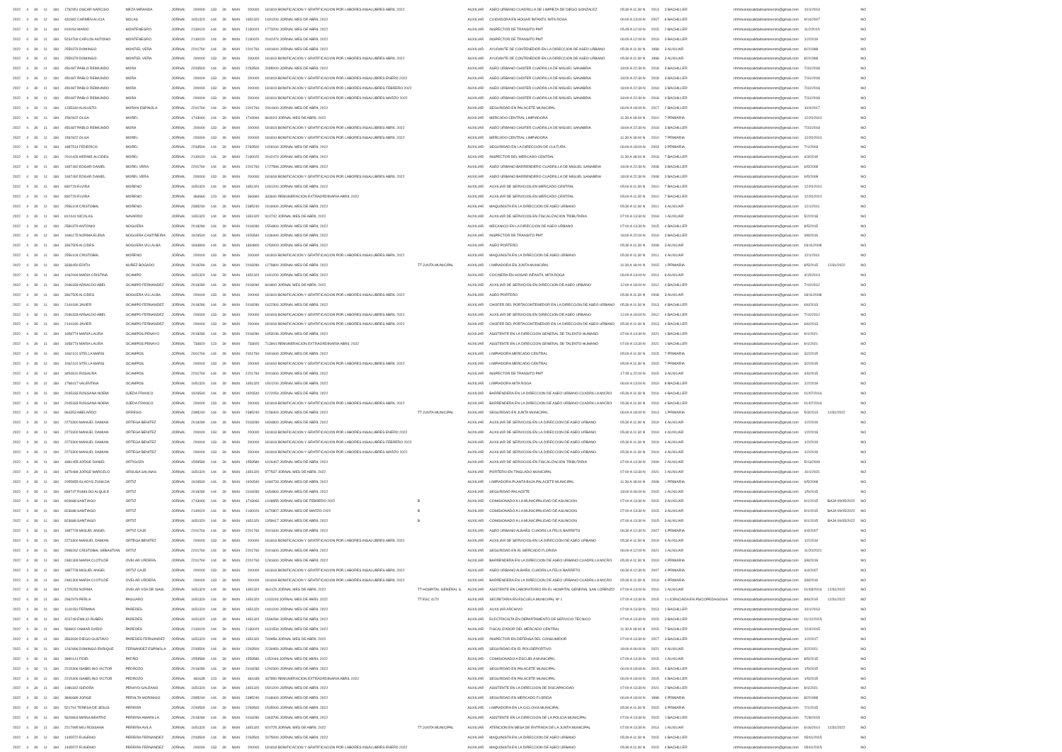| 2022 | 4 | 30 | 11 | 184 | 1792951 OSCAR NARCISO | MEZA MIRANDA | JORNAL | 200000 | 133 | 30 | MUN | 200000 | 181819 BONIFICACION Y GRATIFICACION POR LABORES INSALUBRES ABRIL 2022 | | AUXILIAR | ASEO URBANO CUADRILLA DE LIMPIEZA DE DIEGO GONZALEZ | 05:30 A 11:30 N | 2013 | 3 BACHILLER | rrhhmunicipalidadsanlorenzo@gmail.com | 10/1/2013 | | NO |
| 2022 | 4 | 30 | 11 | 184 | 431982 CARMEN ALICIA | MOLAS | JORNAL | 1651320 | 144 | 30 | MUN | 1651320 | 1491200 JORNAL MES DE ABRIL 2022 | | AUXILIAR | CUIDADORA EN HOGAR INFANTIL MITA ROGA | 06:00 A 13:00 N | 2007 | 8 BACHILLER | rrhhmunicipalidadsanlorenzo@gmail.com | 9/14/2007 | | NO |
| 2022 | 4 | 30 | 11 | 184 | 910054 MARIO | MONTENEGRO | JORNAL | 2130020 | 144 | 30 | MUN | 2130020 | 1773200 JORNAL MES DE ABRIL 2022 | | AUXILIAR | INSPECTOR DE TRANSITO PMT | 05:45 A 12:00 N | 2015 | 2 BACHILLER | rrhhmunicipalidadsanlorenzo@gmail.com | 11/2/2015 | | NO |
| 2022 | 4 | 30 | 11 | 184 | 5234769 CARLOS ANTONIO | MONTENEGRO | JORNAL | 2130020 | 144 | 30 | MUN | 2130020 | 2042474 JORNAL MES DE ABRIL 2022 | | AUXILIAR | INSPECTOR DE TRANSITO PMT | 06:00 A 12:00 N | 2019 | 3 BACHILLER | rrhhmunicipalidadsanlorenzo@gmail.com | 1/2/2019 | | NO |
| 2022 | 4 | 30 | 11 | 184 | 2559379 DOMINGO | MONTIEL VERA | JORNAL | 2201760 | 144 | 30 | MUN | 2201760 | 1991600 JORNAL MES DE ABRIL 2022 | | AUXILIAR | AYUDANTE DE CONTENEDOR EN LA DIRECCION DE ASEO URBANO | 05:30 A 11:30 N | 1998 | 3 AUXILIAR | rrhhmunicipalidadsanlorenzo@gmail.com | 8/2/1998 | | NO |
| 2022 | 4 | 30 | 11 | 184 | 2559379 DOMINGO | MONTIEL VERA | JORNAL | 200000 | 133 | 30 | MUN | 200000 | 181819 BONIFICACION Y GRATIFICACION POR LABORES INSALUBRES ABRIL 2022 | | AUXILIAR | AYUDANTE DE CONTENEDOR EN LA DIRECCION DE ASEO URBANO | 05:30 A 11:30 N | 1998 | 3 AUXILIAR | rrhhmunicipalidadsanlorenzo@gmail.com | 8/2/1998 | | NO |
| 2022 | 4 | 30 | 11 | 184 | 450487 PABLO REIMUNDO | MORA | JORNAL | 2293500 | 144 | 30 | MUN | 2293500 | 2085000 JORNAL MES DE ABRIL 2022 | | AUXILIAR | ASEO URBANO CHOFER CUADRILLA DE MIGUEL SANABRIA | 18:00 A 22:30 N | 2018 | 3 BACHILLER | rrhhmunicipalidadsanlorenzo@gmail.com | 7/31/2018 | | NO |
| 2022 | 4 | 30 | 11 | 184 | 450487 PABLO REIMUNDO | MORA | JORNAL | 200000 | 133 | 30 | MUN | 200000 | 181819 BONIFICACION Y GRATIFICACION POR LABORES INSALUBRES ENERO 2022 | | AUXILIAR | ASEO URBANO CHOFER CUADRILLA DE MIGUEL SANABRIA | 18:00 A 22:30 N | 2018 | 3 BACHILLER | rrhhmunicipalidadsanlorenzo@gmail.com | 7/31/2018 | | NO |
| 2022 | 4 | 30 | 11 | 184 | 450487 PABLO REIMUNDO | MORA | JORNAL | 200000 | 133 | 30 | MUN | 200000 | 181819 BONIFICACION Y GRATIFICACION POR LABORES INSALUBRES FEBRERO 2022 | | AUXILIAR | ASEO URBANO CHOFER CUADRILLA DE MIGUEL SANABRIA | 18:00 A 22:30 N | 2018 | 3 BACHILLER | rrhhmunicipalidadsanlorenzo@gmail.com | 7/31/2018 | | NO |
| 2022 | 4 | 30 | 11 | 184 | 450487 PABLO REIMUNDO | MORA | JORNAL | 200000 | 133 | 30 | MUN | 200000 | 181819 BONIFICACION Y GRATIFICACION POR LABORES INSALUBRES MARZO 2022 | | AUXILIAR | ASEO URBANO CHOFER CUADRILLA DE MIGUEL SANABRIA | 18:00 A 22:30 N | 2018 | 3 BACHILLER | rrhhmunicipalidadsanlorenzo@gmail.com | 7/31/2018 | | NO |
| 2022 | 4 | 30 | 11 | 184 | 1235340 AUGUSTO | MORAN ESPINOLA | JORNAL | 2201760 | 144 | 30 | MUN | 2201760 | 2001600 JORNAL MES DE ABRIL 2022 | | AUXILIAR | SEGURIDAD EN PALACETE MUNICIPAL | 06:00 A 18:00 N | 2017 | 2 BACHILLER | rrhhmunicipalidadsanlorenzo@gmail.com | 10/4/2017 | | NO |
| 2022 | 4 | 30 | 11 | 184 | 1592822 OLGA | MOREL | JORNAL | 1743060 | 144 | 30 | MUN | 1743060 | 863023 JORNAL MES DE ABRIL 2022 | | AUXILIAR | MERCADO CENTRAL LIMPIADORA | 11:30 A 18:00 N | 2010 | 7 PRIMARIA | rrhhmunicipalidadsanlorenzo@gmail.com | 12/20/2010 | | NO |
| 2022 | 4 | 30 | 11 | 184 | 450487 PABLO REIMUNDO | MORA | JORNAL | 200000 | 133 | 30 | MUN | 200000 | 181819 BONIFICACION Y GRATIFICACION POR LABORES INSALUBRES ABRIL 2022 | | AUXILIAR | ASEO URBANO CHOFER CUADRILLA DE MIGUEL SANABRIA | 18:00 A 22:30 N | 2018 | 3 BACHILLER | rrhhmunicipalidadsanlorenzo@gmail.com | 7/31/2018 | | NO |
| 2022 | 4 | 30 | 11 | 184 | 1592822 OLGA | MOREL | JORNAL | 200000 | 133 | 30 | MUN | 200000 | 181819 BONIFICACION Y GRATIFICACION POR LABORES INSALUBRES ABRIL 2022 | | AUXILIAR | MERCADO CENTRAL LIMPIADORA | 11:30 A 18:00 N | 2010 | 7 PRIMARIA | rrhhmunicipalidadsanlorenzo@gmail.com | 12/20/2010 | | NO |
| 2022 | 4 | 30 | 11 | 184 | 1887514 FEDERICO | MOREL | JORNAL | 2293500 | 144 | 30 | MUN | 2293500 | 1409160 JORNAL MES DE ABRIL 2022 | | AUXILIAR | SEGURIDAD EN LA DIRECCION DE CULTURA | 06:00 A 18:00 N | 2003 | 3 PRIMARIA | rrhhmunicipalidadsanlorenzo@gmail.com | 7/1/2003 | | NO |
| 2022 | 4 | 30 | 11 | 184 | 2010426 HERNIE ALCIDES | MOREL | JORNAL | 2130020 | 144 | 30 | MUN | 2130020 | 2042474 JORNAL MES DE ABRIL 2022 | | AUXILIAR | INSPECTOR DEL MERCADO CENTRAL | 11:30 A 18:00 N | 2019 | 7 BACHILLER | rrhhmunicipalidadsanlorenzo@gmail.com | 4/3/2019 | | NO |
| 2022 | 4 | 30 | 11 | 184 | 1697492 EDGAR DANIEL | MOREL VERA | JORNAL | 2201760 | 144 | 30 | MUN | 2201760 | 1727596 JORNAL MES DE ABRIL 2022 | | AUXILIAR | ASEO URBANO BARRENDERO CUADRILLA DE MIGUEL SANABRIA | 18:00 A 22:30 N | 2008 | 3 BACHILLER | rrhhmunicipalidadsanlorenzo@gmail.com | 6/5/2008 | | NO |
| 2022 | 4 | 30 | 11 | 184 | 1697492 EDGAR DANIEL | MOREL VERA | JORNAL | 200000 | 133 | 30 | MUN | 200000 | 181818 BONIFICACION Y GRATIFICACION POR LABORES INSALUBRES ABRIL 2022 | | AUXILIAR | ASEO URBANO BARRENDERO CUADRILLA DE MIGUEL SANABRIA | 18:00 A 22:30 N | 2008 | 3 BACHILLER | rrhhmunicipalidadsanlorenzo@gmail.com | 6/5/2008 | | NO |
| 2022 | 4 | 30 | 11 | 184 | 830729 ELVIRA | MORENO | JORNAL | 1651320 | 144 | 30 | MUN | 1651320 | 1491200 JORNAL MES DE ABRIL 2022 | | AUXILIAR | AUXILIAR DE SERVICIOS EN MERCADO CENTRAL | 05:00 A 11:30 N | 2010 | 7 BACHILLER | rrhhmunicipalidadsanlorenzo@gmail.com | 12/20/2010 | | NO |
| 2022 | 4 | 30 | 11 | 184 | 830729 ELVIRA | MORENO | JORNAL | 366960 | 123 | 30 | MUN | 366960 | 333600 REMUNERACION EXTRAORDINARIA ABRIL 2022 | | AUXILIAR | AUXILIAR DE SERVICIOS EN MERCADO CENTRAL | 05:00 A 11:30 N | 2010 | 7 BACHILLER | rrhhmunicipalidadsanlorenzo@gmail.com | 12/20/2010 | | NO |
| 2022 | 4 | 30 | 11 | 184 | 2556104 CRISTOBAL | MORENO | JORNAL | 2385240 | 144 | 30 | MUN | 2385240 | 1918400 JORNAL MES DE ABRIL 2022 | | AUXILIAR | MAQUINISTA EN LA DIRECCION DE ASEO URBANO | 05:30 A 11:30 N | 2011 | 4 AUXILIAR | rrhhmunicipalidadsanlorenzo@gmail.com | 12/1/2011 | | NO |
| 2022 | 4 | 30 | 11 | 184 | 812441 NICOLAS | NAVARRO | JORNAL | 1651320 | 144 | 30 | MUN | 1651320 | 910742 JORNAL MES DE ABRIL 2022 | | AUXILIAR | AUXILIAR DE SERVICIOS EN FISCALIZACION TRIBUTARIA | 07:00 A 13:30 N | 2018 | 1 AUXILIAR | rrhhmunicipalidadsanlorenzo@gmail.com | 5/2/2018 | | NO |
| 2022 | 4 | 30 | 11 | 184 | 2580379 ANTONIO | NOGUERA | JORNAL | 2018280 | 144 | 30 | MUN | 2018280 | 1554800 JORNAL MES DE ABRIL 2022 | | AUXILIAR | MECANICO EN LA DIRECCION DE ASEO URBANO | 07:00 A 13:30 N | 2015 | 4 BACHILLER | rrhhmunicipalidadsanlorenzo@gmail.com | 8/5/2015 | | NO |
| 2022 | 4 | 30 | 11 | 184 | 1696175 NORMA ELENA | NOGUERA CASTIÑEIRA | JORNAL | 1926540 | 144 | 30 | MUN | 1926540 | 1436400 JORNAL MES DE ABRIL 2022 | | AUXILIAR | INSPECTOR DE TRANSITO PMT | 18:00 A 22:00 N | 2019 | 3 BACHILLER | rrhhmunicipalidadsanlorenzo@gmail.com | 3/8/2019 | | NO |
| 2022 | 4 | 30 | 11 | 184 | 3367505 ALCIDES | NOGUERA VILLALBA | JORNAL | 1834800 | 144 | 30 | MUN | 1834800 | 1253000 JORNAL MES DE ABRIL 2022 | | AUXILIAR | ASEO PORTERO | 05:30 A 11:30 N | 2008 | 3 AUXILIAR | rrhhmunicipalidadsanlorenzo@gmail.com | 03/11/2008 | | NO |
| 2022 | 4 | 30 | 11 | 184 | 2556104 CRISTOBAL | MORENO | JORNAL | 200000 | 133 | 30 | MUN | 200000 | 181819 BONIFICACION Y GRATIFICACION POR LABORES INSALUBRES ABRIL 2022 | | AUXILIAR | MAQUINISTA EN LA DIRECCION DE ASEO URBANO | 05:30 A 11:30 N | 2011 | 4 AUXILIAR | rrhhmunicipalidadsanlorenzo@gmail.com | 12/1/2011 | | NO |
| 2022 | 4 | 30 | 11 | 184 | 3338450 EDITH | NUÑEZ BOGADO | JORNAL | 2018280 | 144 | 30 | MUN | 2018280 | 1279800 JORNAL MES DE ABRIL 2022 | TT JUNTA MUNICIPAL | AUXILIAR | LIMPIADORA EN JUNTA MUNICIPAL | 11:30 A 18:00 N | 2015 | 1 PRIMARIA | rrhhmunicipalidadsanlorenzo@gmail.com | 8/5/2015 | 12/31/2022 | NO |
| 2022 | 4 | 30 | 11 | 184 | 1062094 MARIA CRISTINA | OCAMPO | JORNAL | 1651320 | 144 | 30 | MUN | 1651320 | 1491200 JORNAL MES DE ABRIL 2022 | | AUXILIAR | COCINERA EN HOGAR INFANTIL MITA ROGA | 06:00 A 13:00 N | 2014 | 8 AUXILIAR | rrhhmunicipalidadsanlorenzo@gmail.com | 4/15/2014 | | NO |
| 2022 | 4 | 30 | 11 | 184 | 2036333 ARNALDO ABEL | OCAMPO FERNANDEZ | JORNAL | 2018280 | 144 | 30 | MUN | 2018280 | 844800 JORNAL MES DE ABRIL 2022 | | AUXILIAR | AUXILIAR DE SERVICIOS EN DIRECCION DE ASEO URBANO | 12:00 A 18:00 N | 2012 | 4 BACHILLER | rrhhmunicipalidadsanlorenzo@gmail.com | 7/10/2012 | | NO |
| 2022 | 4 | 30 | 11 | 184 | 3367505 ALCIDES | NOGUERA VILLALBA | JORNAL | 200000 | 133 | 30 | MUN | 200000 | 181819 BONIFICACION Y GRATIFICACION POR LABORES INSALUBRES ABRIL 2022 | | AUXILIAR | ASEO PORTERO | 05:30 A 11:30 N | 2008 | 3 AUXILIAR | rrhhmunicipalidadsanlorenzo@gmail.com | 03/11/2008 | | NO |
| 2022 | 4 | 30 | 11 | 184 | 2144180 JAVIER | OCAMPO FERNANDEZ | JORNAL | 2018280 | 144 | 30 | MUN | 2018280 | 1622300 JORNAL MES DE ABRIL 2022 | | AUXILIAR | CHOFER DEL PORTACONTENEDOR EN LA DIRECCION DE ASEO URBANO | 05:30 A 11:30 N | 2013 | 4 BACHILLER | rrhhmunicipalidadsanlorenzo@gmail.com | 6/6/2013 | | NO |
| 2022 | 4 | 30 | 11 | 184 | 2036333 ARNALDO ABEL | OCAMPO FERNANDEZ | JORNAL | 200000 | 133 | 30 | MUN | 200000 | 181818 BONIFICACION Y GRATIFICACION POR LABORES INSALUBRES ABRIL 2022 | | AUXILIAR | AUXILIAR DE SERVICIOS EN DIRECCION DE ASEO URBANO | 12:00 A 18:00 N | 2012 | 4 BACHILLER | rrhhmunicipalidadsanlorenzo@gmail.com | 7/10/2012 | | NO |
| 2022 | 4 | 30 | 11 | 184 | 2144180 JAVIER | OCAMPO FERNANDEZ | JORNAL | 200000 | 133 | 30 | MUN | 200000 | 181818 BONIFICACION Y GRATIFICACION POR LABORES INSALUBRES ABRIL 2022 | | AUXILIAR | CHOFER DEL PORTACONTENEDOR EN LA DIRECCION DE ASEO URBANO | 05:30 A 11:30 N | 2013 | 4 BACHILLER | rrhhmunicipalidadsanlorenzo@gmail.com | 6/6/2013 | | NO |
| 2022 | 4 | 30 | 11 | 184 | 1658774 MARIA LAURA | OCAMPOS PENAYO | JORNAL | 2018280 | 144 | 30 | MUN | 2018280 | 1953236 JORNAL MES DE ABRIL 2022 | | AUXILIAR | ASISTENTE EN LA DIRECCION GENERAL DE TALENTO HUMANO | 07:00 A 13:30 N | 2021 | 1 BACHILLER | rrhhmunicipalidadsanlorenzo@gmail.com | 9/1/2021 | | NO |
| 2022 | 4 | 30 | 11 | 184 | 1658774 MARIA LAURA | OCAMPOS PENAYO | JORNAL | 733920 | 123 | 30 | MUN | 733920 | 713904 REMUNERACION EXTRAORDINARIA ABRIL 2022 | | AUXILIAR | ASISTENTE EN LA DIRECCION GENERAL DE TALENTO HUMANO | 07:00 A 13:30 N | 2021 | 1 BACHILLER | rrhhmunicipalidadsanlorenzo@gmail.com | 9/1/2021 | | NO |
| 2022 | 4 | 30 | 11 | 184 | 1062101 STELLA MARIS | OCAMPOS | JORNAL | 2001760 | 144 | 30 | MUN | 2001760 | 1991600 JORNAL MES DE ABRIL 2022 | | AUXILIAR | LIMPIADORA MERCADO CENTRAL | 05:00 A 11:30 N | 2015 | 7 PRIMARIA | rrhhmunicipalidadsanlorenzo@gmail.com | 3/2/2015 | | NO |
| 2022 | 4 | 30 | 11 | 184 | 1062101 STELLA MARIS | OCAMPOS | JORNAL | 200000 | 133 | 30 | MUN | 200000 | 181819 BONIFICACION Y GRATIFICACION POR LABORES INSALUBRES ABRIL 2022 | | AUXILIAR | LIMPIADORA MERCADO CENTRAL | 05:00 A 11:30 N | 2015 | 7 PRIMARIA | rrhhmunicipalidadsanlorenzo@gmail.com | 3/2/2015 | | NO |
| 2022 | 4 | 30 | 11 | 184 | 3454910 ROSAURA | OCAMPOS | JORNAL | 2201760 | 144 | 30 | MUN | 2201760 | 2001600 JORNAL MES DE ABRIL 2022 | | AUXILIAR | INSPECTOR DE TRANSITO PMT | 17:45 a 22:00 N | 2015 | 3 AUXILIAR | rrhhmunicipalidadsanlorenzo@gmail.com | 4/6/2015 | | NO |
| 2022 | 4 | 30 | 11 | 184 | 1798417 VALENTINA | OCAMPOS | JORNAL | 1651320 | 144 | 30 | MUN | 1651320 | 1501200 JORNAL MES DE ABRIL 2022 | | AUXILIAR | LIMPIADORA MITA ROGA | 06:00 A 13:00 N | 2019 | 8 BACHILLER | rrhhmunicipalidadsanlorenzo@gmail.com | 1/2/2019 | | NO |
| 2022 | 4 | 30 | 11 | 184 | 2045333 ROSSANA NOEMI | OJEDA FRANCO | JORNAL | 1926540 | 144 | 30 | MUN | 1926540 | 1222054 JORNAL MES DE ABRIL 2022 | | AUXILIAR | BARRENDERA EN LA DIRECCION DE ASEO URBANO CUADRILLA MICRO | 05:30 A 11:30 N | 2016 | 4 BACHILLER | rrhhmunicipalidadsanlorenzo@gmail.com | 01/07/2016 | | NO |
| 2022 | 4 | 30 | 11 | 184 | 2045333 ROSSANA NOEMI | OJEDA FRANCO | JORNAL | 200000 | 133 | 30 | MUN | 200000 | 181818 BONIFICACION Y GRATIFICACION POR LABORES INSALUBRES ABRIL 2022 | | AUXILIAR | BARRENDERA EN LA DIRECCION DE ASEO URBANO CUADRILLA MICRO | 05:30 A 11:30 N | 2016 | 4 BACHILLER | rrhhmunicipalidadsanlorenzo@gmail.com | 01/07/2016 | | NO |
| 2022 | 4 | 30 | 11 | 184 | 964353 ABELARDO | ORREGO | JORNAL | 2385240 | 144 | 30 | MUN | 2385240 | 2158400 JORNAL MES DE ABRIL 2022 | TT JUNTA MUNICIPAL | AUXILIAR | SEGURIDAD EN JUNTA MUNICIPAL | 06:00 A 18:00 N | 2013 | 1 PRIMARIA | rrhhmunicipalidadsanlorenzo@gmail.com | 5/3/2013 | 12/31/2022 | NO |
| 2022 | 4 | 30 | 11 | 184 | 2273300 MANUEL DAMIAN | ORTEGA BENITEZ | JORNAL | 2018280 | 144 | 30 | MUN | 2018280 | 1834800 JORNAL MES DE ABRIL 2022 | | AUXILIAR | AUXILIAR DE SERVICIOS EN LA DIRECCION DE ASEO URBANO | 05:30 A 11:30 N | 2019 | 4 AUXILIAR | rrhhmunicipalidadsanlorenzo@gmail.com | 1/2/2019 | | NO |
| 2022 | 4 | 30 | 11 | 184 | 2273300 MANUEL DAMIAN | ORTEGA BENITEZ | JORNAL | 200000 | 133 | 30 | MUN | 200000 | 181818 BONIFICACION Y GRATIFICACION POR LABORES INSALUBRES ENERO 2022 | | AUXILIAR | AUXILIAR DE SERVICIOS EN LA DIRECCION DE ASEO URBANO | 05:30 A 11:30 N | 2019 | 4 AUXILIAR | rrhhmunicipalidadsanlorenzo@gmail.com | 1/2/2019 | | NO |
| 2022 | 4 | 30 | 11 | 184 | 2273300 MANUEL DAMIAN | ORTEGA BENITEZ | JORNAL | 200000 | 133 | 30 | MUN | 200000 | 181818 BONIFICACION Y GRATIFICACION POR LABORES INSALUBRES FEBRERO 2022 | | AUXILIAR | AUXILIAR DE SERVICIOS EN LA DIRECCION DE ASEO URBANO | 05:30 A 11:30 N | 2019 | 4 AUXILIAR | rrhhmunicipalidadsanlorenzo@gmail.com | 1/2/2019 | | NO |
| 2022 | 4 | 30 | 11 | 184 | 2273300 MANUEL DAMIAN | ORTEGA BENITEZ | JORNAL | 200000 | 133 | 30 | MUN | 200000 | 181818 BONIFICACION Y GRATIFICACION POR LABORES INSALUBRES MARZO 2022 | | AUXILIAR | AUXILIAR DE SERVICIOS EN LA DIRECCION DE ASEO URBANO | 05:30 A 11:30 N | 2019 | 4 AUXILIAR | rrhhmunicipalidadsanlorenzo@gmail.com | 1/2/2019 | | NO |
| 2022 | 4 | 30 | 11 | 184 | 4981455 JORGE DANIEL | ORTIGOZA | JORNAL | 1559580 | 144 | 30 | MUN | 1559580 | 1026467 JORNAL MES DE ABRIL 2022 | | AUXILIAR | AUXILIAR DE SERVICIOS EN FISCALIZACION TRIBUTARIA | 07:00 A 13:30 N | 2009 | 2 AUXILIAR | rrhhmunicipalidadsanlorenzo@gmail.com | 5/13/2009 | | NO |
| 2022 | 4 | 30 | 11 | 184 | 1879489 JORGE MARCELO | ORSUSA SALINAS | JORNAL | 1651320 | 144 | 30 | MUN | 1651320 | 977537 JORNAL MES DE ABRIL 2022 | | AUXILIAR | PORTERO EN TINGLADO MUNICIPAL | 07:00 A 13:30 N | 2021 | 2 AUXILIAR | rrhhmunicipalidadsanlorenzo@gmail.com | 10/1/2021 | | NO |
| 2022 | 4 | 30 | 11 | 184 | 2055855 GLADYS ZUNILDA | ORTIZ | JORNAL | 1926540 | 144 | 30 | MUN | 1926540 | 1084733 JORNAL MES DE ABRIL 2022 | | AUXILIAR | LIMPIADORA PLANTA BAJA PALACETE MUNICIPAL | 11:30 A 18:00 N | 2008 | 1 PRIMARIA | rrhhmunicipalidadsanlorenzo@gmail.com | 6/5/2008 | | NO |
| 2022 | 4 | 30 | 11 | 184 | 839747 RUMILDO ALQUILE | ORTIZ | JORNAL | 2018280 | 144 | 30 | MUN | 2018280 | 1654800 JORNAL MES DE ABRIL 2022 | | AUXILIAR | SEGURIDAD PALACETE | 18:00 A 06:00 N | 2015 | 1 AUXILIAR | rrhhmunicipalidadsanlorenzo@gmail.com | 1/5/2015 | | NO |
| 2022 | 4 | 30 | 11 | 184 | 823688 SANTIAGO | ORTIZ | JORNAL | 1743060 | 144 | 30 | MUN | 1743060 | 1448855 JORNAL MES DE FEBRERO 2022 | B | AUXILIAR | COMISIONADO A LA MUNICIPALIDAD DE ASUNCION | 07:00 A 13:30 N | 2015 | 3 AUXILIAR | rrhhmunicipalidadsanlorenzo@gmail.com | 9/1/2015 | BAJA 09/05/2022 | NO |
| 2022 | 4 | 30 | 11 | 184 | 823688 SANTIAGO | ORTIZ | JORNAL | 2130020 | 144 | 30 | MUN | 2130020 | 1670807 JORNAL MES DE MARZO 2022 | B | AUXILIAR | COMISIONADO A LA MUNICIPALIDAD DE ASUNCION | 07:00 A 13:30 N | 2015 | 3 AUXILIAR | rrhhmunicipalidadsanlorenzo@gmail.com | 9/1/2015 | BAJA 09/05/2022 | NO |
| 2022 | 4 | 30 | 11 | 184 | 823688 SANTIAGO | ORTIZ | JORNAL | 1651320 | 144 | 30 | MUN | 1651320 | 1359617 JORNAL MES DE ABRIL 2022 | B | AUXILIAR | COMISIONADO A LA MUNICIPALIDAD DE ASUNCION | 07:00 A 13:30 N | 2015 | 3 AUXILIAR | rrhhmunicipalidadsanlorenzo@gmail.com | 9/1/2015 | BAJA 09/05/2022 | NO |
| 2022 | 4 | 30 | 11 | 184 | 1887728 MIGUEL ANGEL | ORTIZ CAJE | JORNAL | 2201760 | 144 | 30 | MUN | 2201760 | 2001600 JORNAL MES DE ABRIL 2022 | | AUXILIAR | ASEO URBANO ALBAÑIL CUADRILLA FELIX BARRETO | 06:30 A 12:30 N | 2007 | 4 PRIMARIA | rrhhmunicipalidadsanlorenzo@gmail.com | 4/4/2007 | | NO |
| 2022 | 4 | 30 | 11 | 184 | 2273300 MANUEL DAMIAN | ORTEGA BENITEZ | JORNAL | 200000 | 133 | 30 | MUN | 200000 | 181818 BONIFICACION Y GRATIFICACION POR LABORES INSALUBRES ABRIL 2022 | | AUXILIAR | AUXILIAR DE SERVICIOS EN LA DIRECCION DE ASEO URBANO | 05:30 A 11:30 N | 2019 | 4 AUXILIAR | rrhhmunicipalidadsanlorenzo@gmail.com | 1/2/2019 | | NO |
| 2022 | 4 | 30 | 11 | 184 | 2998262 CRISTOBAL SEBASTIAN | ORTIZ | JORNAL | 2201760 | 144 | 30 | MUN | 2201760 | 2001600 JORNAL MES DE ABRIL 2022 | | AUXILIAR | SEGURIDAD EN EL MERCADO FLORIDA | 06:00 A 12:00 N | 2021 | 1 AUXILIAR | rrhhmunicipalidadsanlorenzo@gmail.com | 11/20/2021 | | NO |
| 2022 | 4 | 30 | 11 | 184 | 2481309 MARIA CLOTILDE | OVELAR URDERA | JORNAL | 2201760 | 144 | 30 | MUN | 2201760 | 1281600 JORNAL MES DE ABRIL 2022 | | AUXILIAR | BARRENDERA EN LA DIRECCION DE ASEO URBANO CUADRILLA MICRO | 05:30 A 11:30 N | 2019 | 4 PRIMARIA | rrhhmunicipalidadsanlorenzo@gmail.com | 3/8/2019 | | NO |
| 2022 | 4 | 30 | 11 | 184 | 1887728 MIGUEL ANGEL | ORTIZ CAJE | JORNAL | 200000 | 133 | 30 | MUN | 200000 | 181818 BONIFICACION Y GRATIFICACION POR LABORES INSALUBRES ABRIL 2022 | | AUXILIAR | ASEO URBANO ALBAÑIL CUADRILLA FELIX BARRETO | 06:30 A 12:30 N | 2007 | 4 PRIMARIA | rrhhmunicipalidadsanlorenzo@gmail.com | 4/4/2007 | | NO |
| 2022 | 4 | 30 | 11 | 184 | 2481309 MARIA CLOTILDE | OVELAR URDERA | JORNAL | 200000 | 133 | 30 | MUN | 200000 | 181818 BONIFICACION Y GRATIFICACION POR LABORES INSALUBRES ABRIL 2022 | | AUXILIAR | BARRENDERA EN LA DIRECCION DE ASEO URBANO CUADRILLA MICRO | 05:30 A 11:30 N | 2019 | 4 PRIMARIA | rrhhmunicipalidadsanlorenzo@gmail.com | 3/8/2019 | | NO |
| 2022 | 4 | 30 | 11 | 184 | 1725253 NORMA | OVELAR VDA DE ISASI | JORNAL | 1651320 | 144 | 30 | MUN | 1651320 | 464125 JORNAL MES DE ABRIL 2022 | TT HOSPITAL GENERAL S. | AUXILIAR | ASISTENTE EN LABORATORIO EN EL HOSPITAL GENERAL SAN LORENZO | 07:00 A 13:00 N | 2016 | 1 AUXILIAR | rrhhmunicipalidadsanlorenzo@gmail.com | 01/03/2016 | 12/31/2022 | NO |
| 2022 | 4 | 30 | 11 | 184 | 2962979 PERLA | PAGUARO | JORNAL | 1651320 | 144 | 30 | MUN | 1651320 | 1103193 JORNAL MES DE ABRIL 2022 | TT ESC 4170 | AUXILIAR | SECRETARIA EN ESCUELA MUNICIPAL Nº 1 | 07:00 A 13:30 N | 2015 | 1 LICENCIADA EN PSICOPEDAGOGIA | rrhhmunicipalidadsanlorenzo@gmail.com | 8/6/2015 | 12/31/2022 | NO |
| 2022 | 4 | 30 | 11 | 184 | 1144154 FERMINA | PAREDES | JORNAL | 1651320 | 144 | 30 | MUN | 1651320 | 1491200 JORNAL MES DE ABRIL 2022 | | AUXILIAR | AUXILIAR ARCHIVO | 07:00 A 13:30 N | 2013 | 1 BACHILLER | rrhhmunicipalidadsanlorenzo@gmail.com | 10/1/2013 | | NO |
| 2022 | 4 | 30 | 11 | 184 | 423748 EMILIO RUBEN | PAREDES | JORNAL | 1651320 | 144 | 30 | MUN | 1651320 | 1596284 JORNAL MES DE ABRIL 2022 | | AUXILIAR | ELECTRICISTA EN DEPARTAMENTO DE SERVICIO TECNICO | 07:00 A 13:30 N | 2015 | 3 BACHILLER | rrhhmunicipalidadsanlorenzo@gmail.com | 01/12/2015 | | NO |
| 2022 | 4 | 30 | 11 | 184 | 569802 OSMAR DARIO | PAREDES | JORNAL | 2130020 | 144 | 30 | MUN | 2130020 | 1631534 JORNAL MES DE ABRIL 2022 | | AUXILIAR | FISCALIZADOR DEL MERCADO CENTRAL | 11:30 A 18:00 N | 2015 | 7 BACHILLER | rrhhmunicipalidadsanlorenzo@gmail.com | 12/4/2015 | | NO |
| 2022 | 4 | 30 | 11 | 184 | 3563930 DIEGO GUSTAVO | PAREDES FERNANDEZ | JORNAL | 1651320 | 144 | 30 | MUN | 1651320 | 749958 JORNAL MES DE ABRIL 2022 | | AUXILIAR | INSPECTOR EN DEFENSA DEL CONSUMIDOR | 07:00 A 13:30 N | 2017 | 3 BACHILLER | rrhhmunicipalidadsanlorenzo@gmail.com | 1/2/2017 | | NO |
| 2022 | 4 | 30 | 11 | 184 | 1262896 DOMINGO ENRIQUE | FERNANDEZ ESPINOLA | JORNAL | 2293500 | 144 | 30 | MUN | 2293500 | 2230950 JORNAL MES DE ABRIL 2022 | | AUXILIAR | SEGURIDAD EN EL POLIDEPORTIVO | 18:00 A 06:00 N | 2021 | 4 AUXILIAR | rrhhmunicipalidadsanlorenzo@gmail.com | 3/2/2021 | | NO |
| 2022 | 4 | 30 | 11 | 184 | 3990141 FIDEL | PATIÑO | JORNAL | 1559580 | 144 | 30 | MUN | 1559580 | 1152046 JORNAL MES DE ABRIL 2022 | | AUXILIAR | COMISIONADO A ESCUELA MUNICIPAL | 07:00 A 13:30 N | 2015 | 1 AUXILIAR | rrhhmunicipalidadsanlorenzo@gmail.com | 8/5/2015 | | NO |
| 2022 | 4 | 30 | 11 | 184 | 2215306 ISABELINO VICTOR | PEDROZO | JORNAL | 2018280 | 144 | 30 | MUN | 2018280 | 1292300 JORNAL MES DE ABRIL 2022 | | AUXILIAR | SEGURIDAD EN PALACETE MUNICIPAL | 06:00 A 18:00 N | 2015 | 4 BACHILLER | rrhhmunicipalidadsanlorenzo@gmail.com | 1/5/2015 | | NO |
| 2022 | 4 | 30 | 11 | 184 | 2215306 ISABELINO VICTOR | PEDROZO | JORNAL | 481635 | 123 | 30 | MUN | 481635 | 437850 REMUNERACION EXTRAORDINARIA ABRIL 2022 | | AUXILIAR | SEGURIDAD EN PALACETE MUNICIPAL | 06:00 A 18:00 N | 2015 | 4 BACHILLER | rrhhmunicipalidadsanlorenzo@gmail.com | 1/5/2015 | | NO |
| 2022 | 4 | 30 | 11 | 184 | 1086342 ISIDORA | PENAYO GALEANO | JORNAL | 1651320 | 144 | 30 | MUN | 1651320 | 1501200 JORNAL MES DE ABRIL 2022 | | AUXILIAR | ASISTENTE EN LA DIRECCION DE DISCAPACIDAD | 07:00 A 13:30 N | 2021 | 2 BACHILLER | rrhhmunicipalidadsanlorenzo@gmail.com | 9/1/2021 | | NO |
| 2022 | 4 | 30 | 11 | 184 | 3846689 JORGE | PERALTA MORINIGO | JORNAL | 2385240 | 144 | 30 | MUN | 2385240 | 2168400 JORNAL MES DE ABRIL 2022 | | AUXILIAR | SEGURIDAD EN MERCADO FLORIDA | 06:00 A 18:00 N | 1998 | 4 PRIMARIA | rrhhmunicipalidadsanlorenzo@gmail.com | 8/2/1998 | | NO |
| 2022 | 4 | 30 | 11 | 184 | 521791 TERESA DE JESUS | PEREIRA | JORNAL | 2293500 | 144 | 30 | MUN | 2293500 | 1535000 JORNAL MES DE ABRIL 2022 | | AUXILIAR | LIMPIADORA EN LA CICLOVIA MUNICIPAL | 05:30 A 11:30 N | 2015 | 4 PRIMARIA | rrhhmunicipalidadsanlorenzo@gmail.com | 7/1/2015 | | NO |
| 2022 | 4 | 30 | 11 | 184 | 5629803 MIRNA BEATRIZ | PEREIRA AMARILLA | JORNAL | 2018280 | 144 | 30 | MUN | 2018280 | 1363796 JORNAL MES DE ABRIL 2022 | | AUXILIAR | ASISTENTE EN LA DIRECCION DE LA POLICIA MUNICIPAL | 07:00 A 13:30 N | 2015 | 1 BACHILLER | rrhhmunicipalidadsanlorenzo@gmail.com | 7/28/2015 | | NO |
| 2022 | 4 | 30 | 11 | 184 | 2217995 MIU ROSSANA | PEREIRA AVILA | JORNAL | 1651320 | 144 | 30 | MUN | 1651320 | 920725 JORNAL MES DE ABRIL 2022 | TT JUNTA MUNICIPAL | AUXILIAR | ATENCION EN MESA DE ENTRADA DE LA JUNTA MUNICIPAL | 07:00 A 13:30 N | 2014 | 1 AUXILIAR | rrhhmunicipalidadsanlorenzo@gmail.com | 6/16/2014 | 12/31/2022 | NO |
| 2022 | 4 | 30 | 11 | 184 | 1445572 EUGENIO | PEREIRA FERNANDEZ | JORNAL | 2293500 | 144 | 30 | MUN | 2293500 | 2075000 JORNAL MES DE ABRIL 2022 | | AUXILIAR | MAQUINISTA EN LA DIRECCION DE ASEO URBANO | 05:30 A 11:30 N | 2015 | 4 BACHILLER | rrhhmunicipalidadsanlorenzo@gmail.com | 05/01/2015 | | NO |
| 2022 | 4 | 30 | 11 | 184 | 1445572 EUGENIO | PEREIRA FERNANDEZ | JORNAL | 200000 | 133 | 30 | MUN | 200000 | 181818 BONIFICACION Y GRATIFICACION POR LABORES INSALUBRES ENERO 2022 | | AUXILIAR | MAQUINISTA EN LA DIRECCION DE ASEO URBANO | 05:30 A 11:30 N | 2015 | 4 BACHILLER | rrhhmunicipalidadsanlorenzo@gmail.com | 05/01/2015 | | NO |